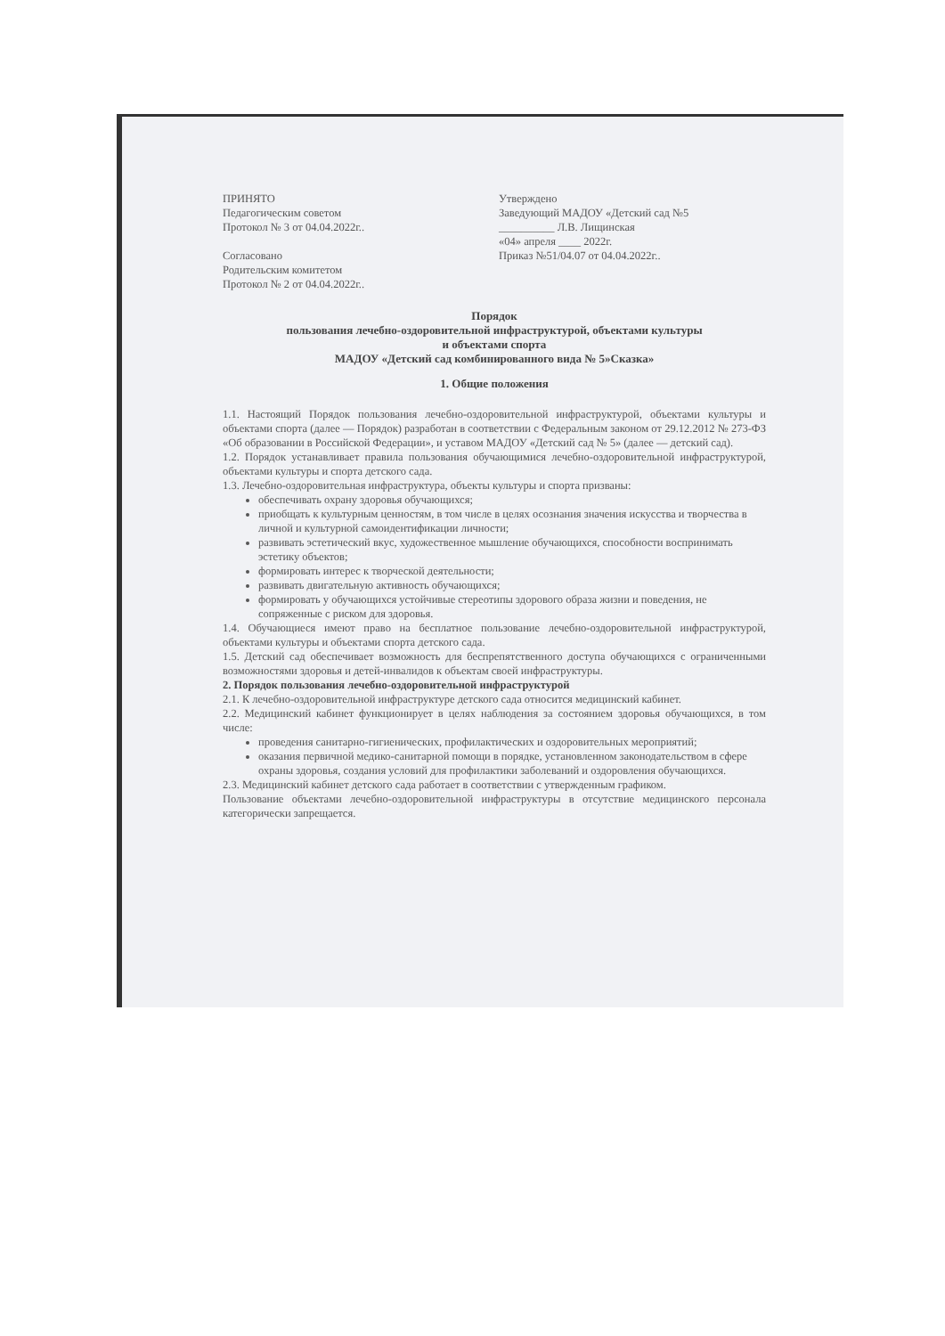ПРИНЯТО
Педагогическим советом
Протокол № 3 от 04.04.2022г..
Согласовано
Родительским комитетом
Протокол № 2 от 04.04.2022г..
Утверждено
Заведующий МАДОУ «Детский сад №5
__________ Л.В. Лищинская
«04» апреля ____ 2022г.
Приказ №51/04.07 от 04.04.2022г..
Порядок
пользования лечебно-оздоровительной инфраструктурой, объектами культуры
и объектами спорта
МАДОУ «Детский сад комбинированного вида № 5»Сказка»
1. Общие положения
1.1. Настоящий Порядок пользования лечебно-оздоровительной инфраструктурой, объектами культуры и объектами спорта (далее — Порядок) разработан в соответствии с Федеральным законом от 29.12.2012 № 273-ФЗ «Об образовании в Российской Федерации», и уставом МАДОУ «Детский сад № 5» (далее — детский сад).
1.2. Порядок устанавливает правила пользования обучающимися лечебно-оздоровительной инфраструктурой, объектами культуры и спорта детского сада.
1.3. Лечебно-оздоровительная инфраструктура, объекты культуры и спорта призваны:
обеспечивать охрану здоровья обучающихся;
приобщать к культурным ценностям, в том числе в целях осознания значения искусства и творчества в личной и культурной самоидентификации личности;
развивать эстетический вкус, художественное мышление обучающихся, способности воспринимать эстетику объектов;
формировать интерес к творческой деятельности;
развивать двигательную активность обучающихся;
формировать у обучающихся устойчивые стереотипы здорового образа жизни и поведения, не сопряженные с риском для здоровья.
1.4. Обучающиеся имеют право на бесплатное пользование лечебно-оздоровительной инфраструктурой, объектами культуры и объектами спорта детского сада.
1.5. Детский сад обеспечивает возможность для беспрепятственного доступа обучающихся с ограниченными возможностями здоровья и детей-инвалидов к объектам своей инфраструктуры.
2. Порядок пользования лечебно-оздоровительной инфраструктурой
2.1. К лечебно-оздоровительной инфраструктуре детского сада относится медицинский кабинет.
2.2. Медицинский кабинет функционирует в целях наблюдения за состоянием здоровья обучающихся, в том числе:
проведения санитарно-гигиенических, профилактических и оздоровительных мероприятий;
оказания первичной медико-санитарной помощи в порядке, установленном законодательством в сфере охраны здоровья, создания условий для профилактики заболеваний и оздоровления обучающихся.
2.3. Медицинский кабинет детского сада работает в соответствии с утвержденным графиком.
Пользование объектами лечебно-оздоровительной инфраструктуры в отсутствие медицинского персонала категорически запрещается.